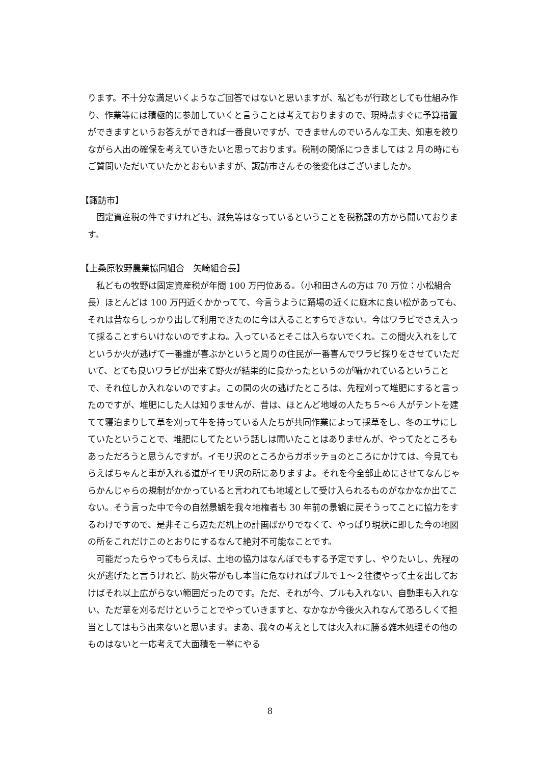ります。不十分な満足いくようなご回答ではないと思いますが、私どもが行政としても仕組み作り、作業等には積極的に参加していくと言うことは考えておりますので、現時点すぐに予算措置ができますというお答えができれば一番良いですが、できませんのでいろんな工夫、知恵を絞りながら人出の確保を考えていきたいと思っております。税制の関係につきましては 2 月の時にもご質問いただいていたかとおもいますが、諏訪市さんその後変化はございましたか。
【諏訪市】
固定資産税の件ですけれども、減免等はなっているということを税務課の方から聞いております。
【上桑原牧野農業協同組合　矢崎組合長】
私どもの牧野は固定資産税が年間 100 万円位ある。（小和田さんの方は 70 万位：小松組合長）ほとんどは 100 万円近くかかってて、今言うように踊場の近くに庭木に良い松があっても、それは昔ならしっかり出して利用できたのに今は入ることすらできない。今はワラビでさえ入って採ることすらいけないのですよね。入っているとそこは入らないでくれ。この間火入れをしてというか火が逃げて一番誰が喜ぶかというと周りの住民が一番喜んでワラビ採りをさせていただいて、とても良いワラビが出来て野火が結果的に良かったというのが囁かれているということで、それ位しか入れないのですよ。この間の火の逃げたところは、先程刈って堆肥にすると言ったのですが、堆肥にした人は知りませんが、昔は、ほとんど地域の人たち５～6 人がテントを建てて寝泊まりして草を刈って牛を持っている人たちが共同作業によって採草をし、冬のエサにしていたということで、堆肥にしてたという話しは聞いたことはありませんが、やってたところもあっただろうと思うんですが。イモリ沢のところからガボッチョのところにかけては、今見てもらえばちゃんと車が入れる道がイモリ沢の所にありますよ。それを今全部止めにさせてなんじゃらかんじゃらの規制がかかっていると言われても地域として受け入られるものがなかなか出てこない。そう言った中で今の自然景観を我々地権者も 30 年前の景観に戻そうってことに協力をするわけですので、是非そこら辺ただ机上の計画ばかりでなくて、やっぱり現状に即した今の地図の所をこれだけこのとおりにするなんて絶対不可能なことです。
可能だったらやってもらえば、土地の協力はなんぼでもする予定ですし、やりたいし、先程の火が逃げたと言うけれど、防火帯がもし本当に危なければブルで１～２往復やって土を出しておけばそれ以上広がらない範囲だったのです。ただ、それが今、ブルも入れない、自動車も入れない、ただ草を刈るだけということでやっていきますと、なかなか今後火入れなんて恐ろしくて担当としてはもう出来ないと思います。まあ、我々の考えとしては火入れに勝る雑木処理その他のものはないと一応考えて大面積を一挙にやる
8